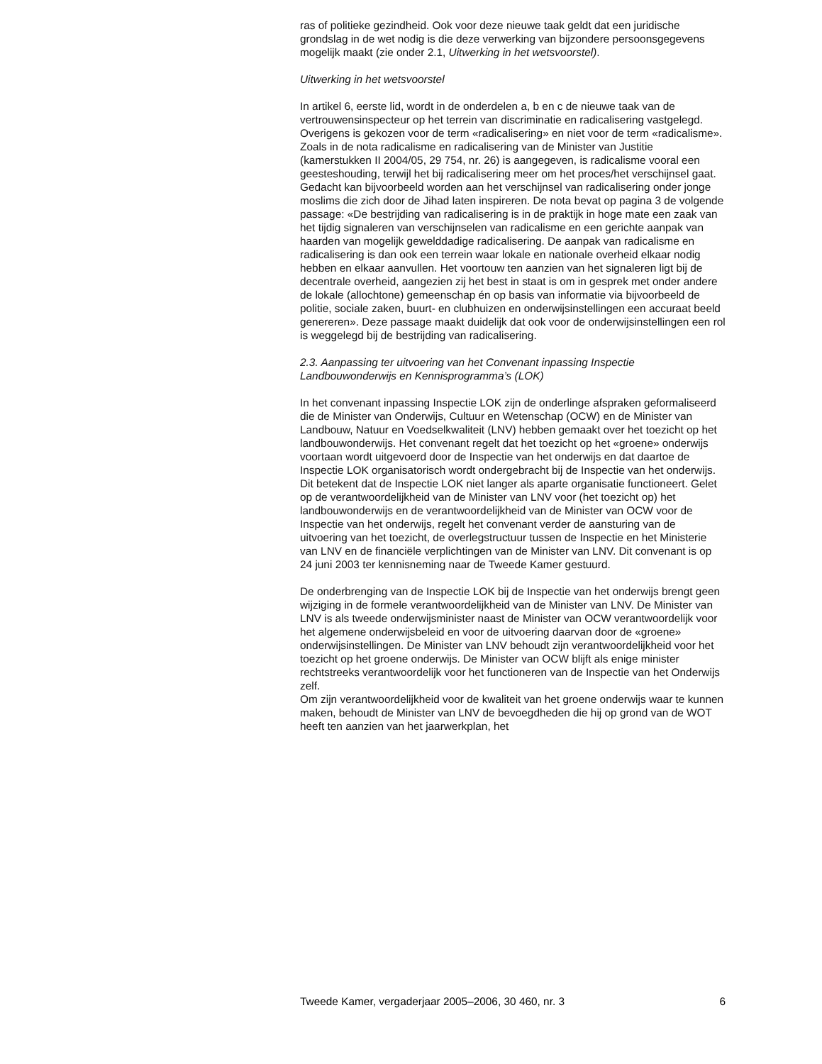ras of politieke gezindheid. Ook voor deze nieuwe taak geldt dat een juridische grondslag in de wet nodig is die deze verwerking van bijzondere persoonsgegevens mogelijk maakt (zie onder 2.1, Uitwerking in het wetsvoorstel).
Uitwerking in het wetsvoorstel
In artikel 6, eerste lid, wordt in de onderdelen a, b en c de nieuwe taak van de vertrouwensinspecteur op het terrein van discriminatie en radicalisering vastgelegd. Overigens is gekozen voor de term «radicalisering» en niet voor de term «radicalisme». Zoals in de nota radicalisme en radicalisering van de Minister van Justitie (kamerstukken II 2004/05, 29 754, nr. 26) is aangegeven, is radicalisme vooral een geesteshouding, terwijl het bij radicalisering meer om het proces/het verschijnsel gaat. Gedacht kan bijvoorbeeld worden aan het verschijnsel van radicalisering onder jonge moslims die zich door de Jihad laten inspireren. De nota bevat op pagina 3 de volgende passage: «De bestrijding van radicalisering is in de praktijk in hoge mate een zaak van het tijdig signaleren van verschijnselen van radicalisme en een gerichte aanpak van haarden van mogelijk gewelddadige radicalisering. De aanpak van radicalisme en radicalisering is dan ook een terrein waar lokale en nationale overheid elkaar nodig hebben en elkaar aanvullen. Het voortouw ten aanzien van het signaleren ligt bij de decentrale overheid, aangezien zij het best in staat is om in gesprek met onder andere de lokale (allochtone) gemeenschap én op basis van informatie via bijvoorbeeld de politie, sociale zaken, buurt- en clubhuizen en onderwijsinstellingen een accuraat beeld genereren». Deze passage maakt duidelijk dat ook voor de onderwijsinstellingen een rol is weggelegd bij de bestrijding van radicalisering.
2.3. Aanpassing ter uitvoering van het Convenant inpassing Inspectie Landbouwonderwijs en Kennisprogramma’s (LOK)
In het convenant inpassing Inspectie LOK zijn de onderlinge afspraken geformaliseerd die de Minister van Onderwijs, Cultuur en Wetenschap (OCW) en de Minister van Landbouw, Natuur en Voedselkwaliteit (LNV) hebben gemaakt over het toezicht op het landbouwonderwijs. Het convenant regelt dat het toezicht op het «groene» onderwijs voortaan wordt uitgevoerd door de Inspectie van het onderwijs en dat daartoe de Inspectie LOK organisatorisch wordt ondergebracht bij de Inspectie van het onderwijs. Dit betekent dat de Inspectie LOK niet langer als aparte organisatie functioneert. Gelet op de verantwoordelijkheid van de Minister van LNV voor (het toezicht op) het landbouwonderwijs en de verantwoordelijkheid van de Minister van OCW voor de Inspectie van het onderwijs, regelt het convenant verder de aansturing van de uitvoering van het toezicht, de overlegstructuur tussen de Inspectie en het Ministerie van LNV en de financiële verplichtingen van de Minister van LNV. Dit convenant is op 24 juni 2003 ter kennisneming naar de Tweede Kamer gestuurd.
De onderbrenging van de Inspectie LOK bij de Inspectie van het onderwijs brengt geen wijziging in de formele verantwoordelijkheid van de Minister van LNV. De Minister van LNV is als tweede onderwijsminister naast de Minister van OCW verantwoordelijk voor het algemene onderwijsbeleid en voor de uitvoering daarvan door de «groene» onderwijsinstellingen. De Minister van LNV behoudt zijn verantwoordelijkheid voor het toezicht op het groene onderwijs. De Minister van OCW blijft als enige minister rechtstreeks verantwoordelijk voor het functioneren van de Inspectie van het Onderwijs zelf.
Om zijn verantwoordelijkheid voor de kwaliteit van het groene onderwijs waar te kunnen maken, behoudt de Minister van LNV de bevoegdheden die hij op grond van de WOT heeft ten aanzien van het jaarwerkplan, het
Tweede Kamer, vergaderjaar 2005–2006, 30 460, nr. 3 6